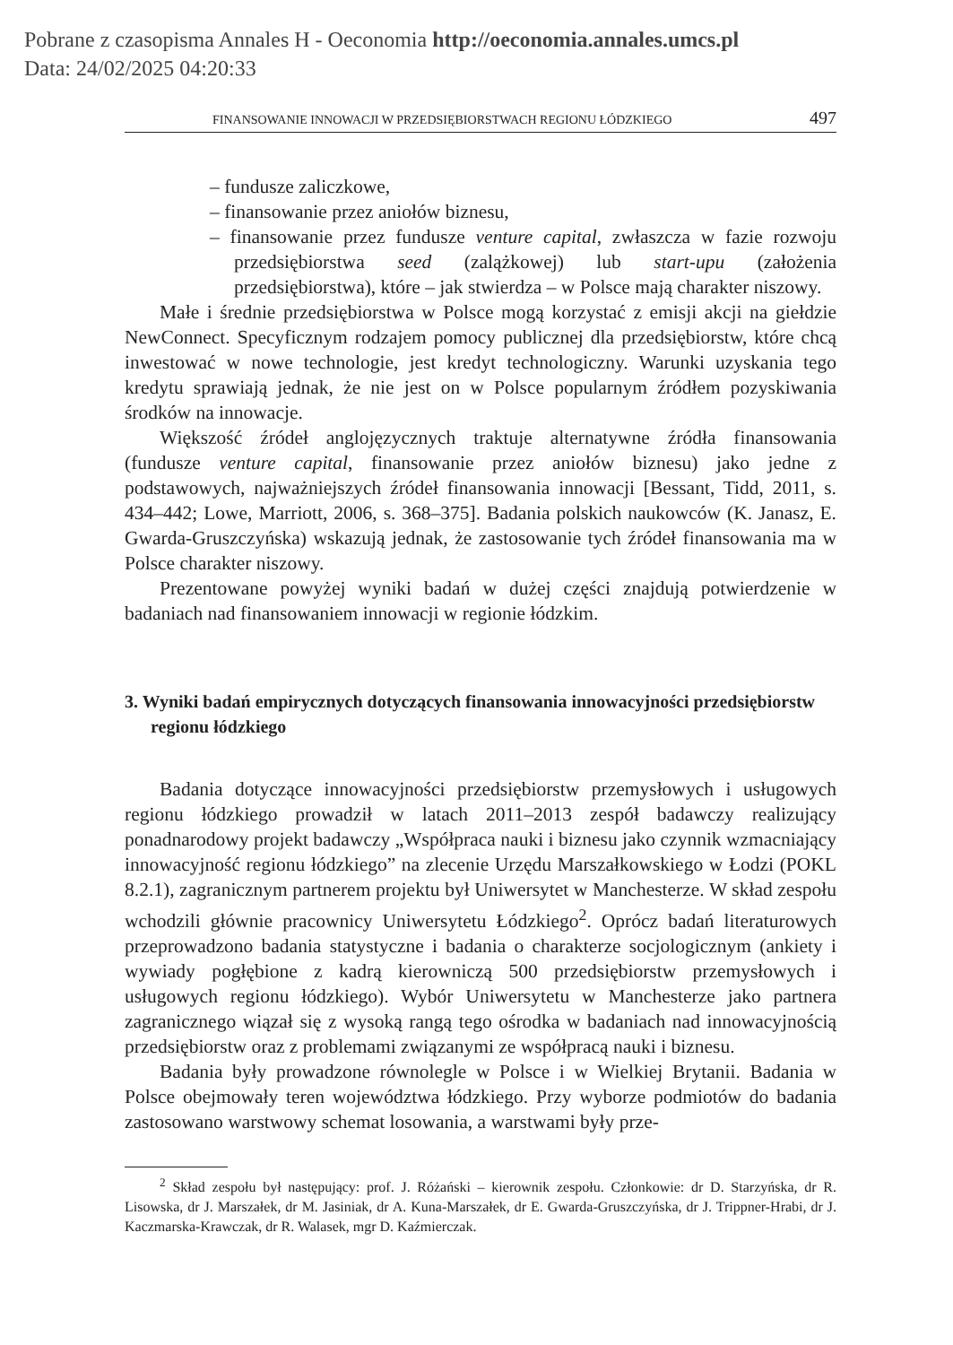Pobrane z czasopisma Annales H - Oeconomia http://oeconomia.annales.umcs.pl
Data: 24/02/2025 04:20:33
FINANSOWANIE INNOWACJI W PRZEDSIĘBIORSTWACH REGIONU ŁÓDZKIEGO 497
– fundusze zaliczkowe,
– finansowanie przez aniołów biznesu,
– finansowanie przez fundusze venture capital, zwłaszcza w fazie rozwoju przedsiębiorstwa seed (zalążkowej) lub start-upu (założenia przedsiębiorstwa), które – jak stwierdza – w Polsce mają charakter niszowy.
Małe i średnie przedsiębiorstwa w Polsce mogą korzystać z emisji akcji na giełdzie NewConnect. Specyficznym rodzajem pomocy publicznej dla przedsiębiorstw, które chcą inwestować w nowe technologie, jest kredyt technologiczny. Warunki uzyskania tego kredytu sprawiają jednak, że nie jest on w Polsce popularnym źródłem pozyskiwania środków na innowacje.
Większość źródeł anglojęzycznych traktuje alternatywne źródła finansowania (fundusze venture capital, finansowanie przez aniołów biznesu) jako jedne z podstawowych, najważniejszych źródeł finansowania innowacji [Bessant, Tidd, 2011, s. 434–442; Lowe, Marriott, 2006, s. 368–375]. Badania polskich naukowców (K. Janasz, E. Gwarda-Gruszczyńska) wskazują jednak, że zastosowanie tych źródeł finansowania ma w Polsce charakter niszowy.
Prezentowane powyżej wyniki badań w dużej części znajdują potwierdzenie w badaniach nad finansowaniem innowacji w regionie łódzkim.
3. Wyniki badań empirycznych dotyczących finansowania innowacyjności przedsiębiorstw regionu łódzkiego
Badania dotyczące innowacyjności przedsiębiorstw przemysłowych i usługowych regionu łódzkiego prowadził w latach 2011–2013 zespół badawczy realizujący ponadnarodowy projekt badawczy „Współpraca nauki i biznesu jako czynnik wzmacniający innowacyjność regionu łódzkiego” na zlecenie Urzędu Marszałkowskiego w Łodzi (POKL 8.2.1), zagranicznym partnerem projektu był Uniwersytet w Manchesterze. W skład zespołu wchodzili głównie pracownicy Uniwersytetu Łódzkiego<sup>2</sup>. Oprócz badań literaturowych przeprowadzono badania statystyczne i badania o charakterze socjologicznym (ankiety i wywiady pogłębione z kadrą kierowniczą 500 przedsiębiorstw przemysłowych i usługowych regionu łódzkiego). Wybór Uniwersytetu w Manchesterze jako partnera zagranicznego wiązał się z wysoką rangą tego ośrodka w badaniach nad innowacyjnością przedsiębiorstw oraz z problemami związanymi ze współpracą nauki i biznesu.
Badania były prowadzone równolegle w Polsce i w Wielkiej Brytanii. Badania w Polsce obejmowały teren województwa łódzkiego. Przy wyborze podmiotów do badania zastosowano warstwowy schemat losowania, a warstwami były prze-
<sup>2</sup> Skład zespołu był następujący: prof. J. Różański – kierownik zespołu. Członkowie: dr D. Starzyńska, dr R. Lisowska, dr J. Marszałek, dr M. Jasiniak, dr A. Kuna-Marszałek, dr E. Gwarda-Gruszczyńska, dr J. Trippner-Hrabi, dr J. Kaczmarska-Krawczak, dr R. Walasek, mgr D. Kaźmierczak.